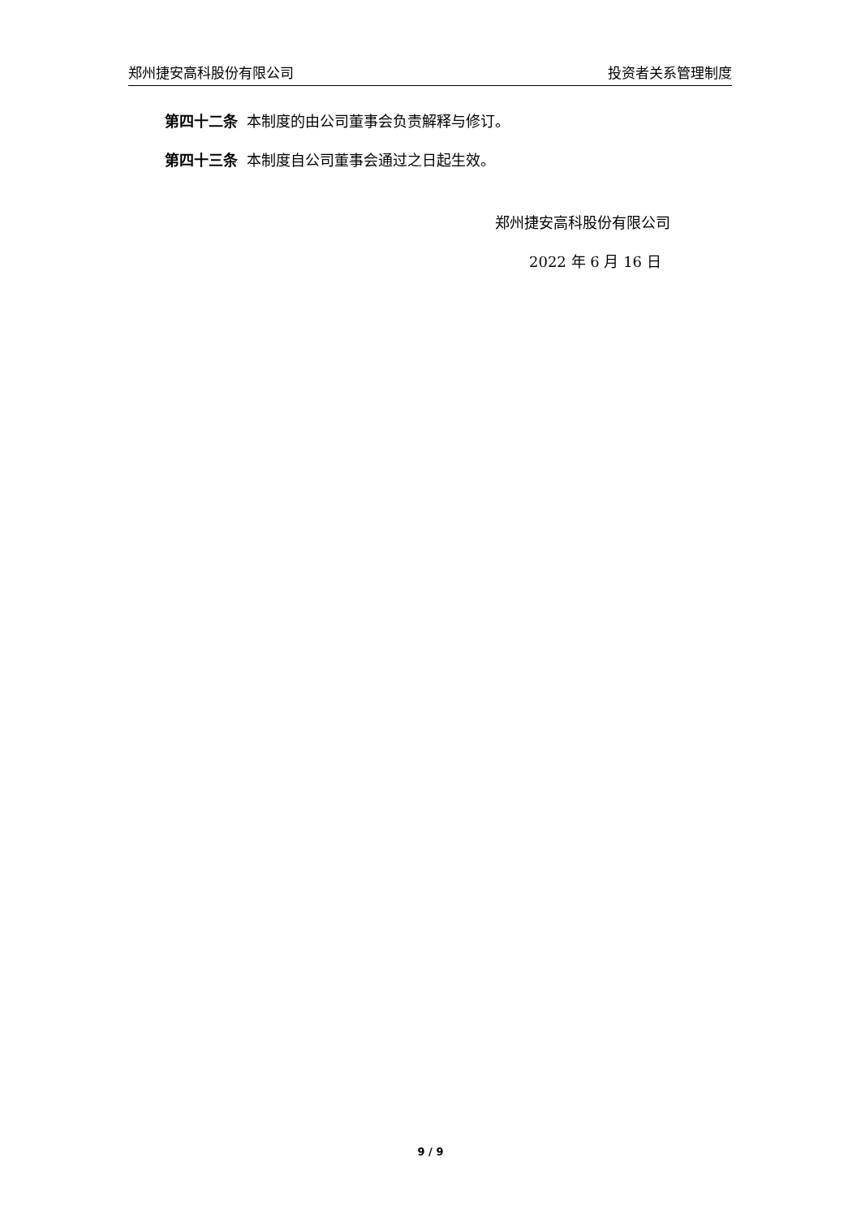郑州捷安高科股份有限公司 投资者关系管理制度
第四十二条 本制度的由公司董事会负责解释与修订。
第四十三条 本制度自公司董事会通过之日起生效。
郑州捷安高科股份有限公司
2022 年 6 月 16 日
9 / 9